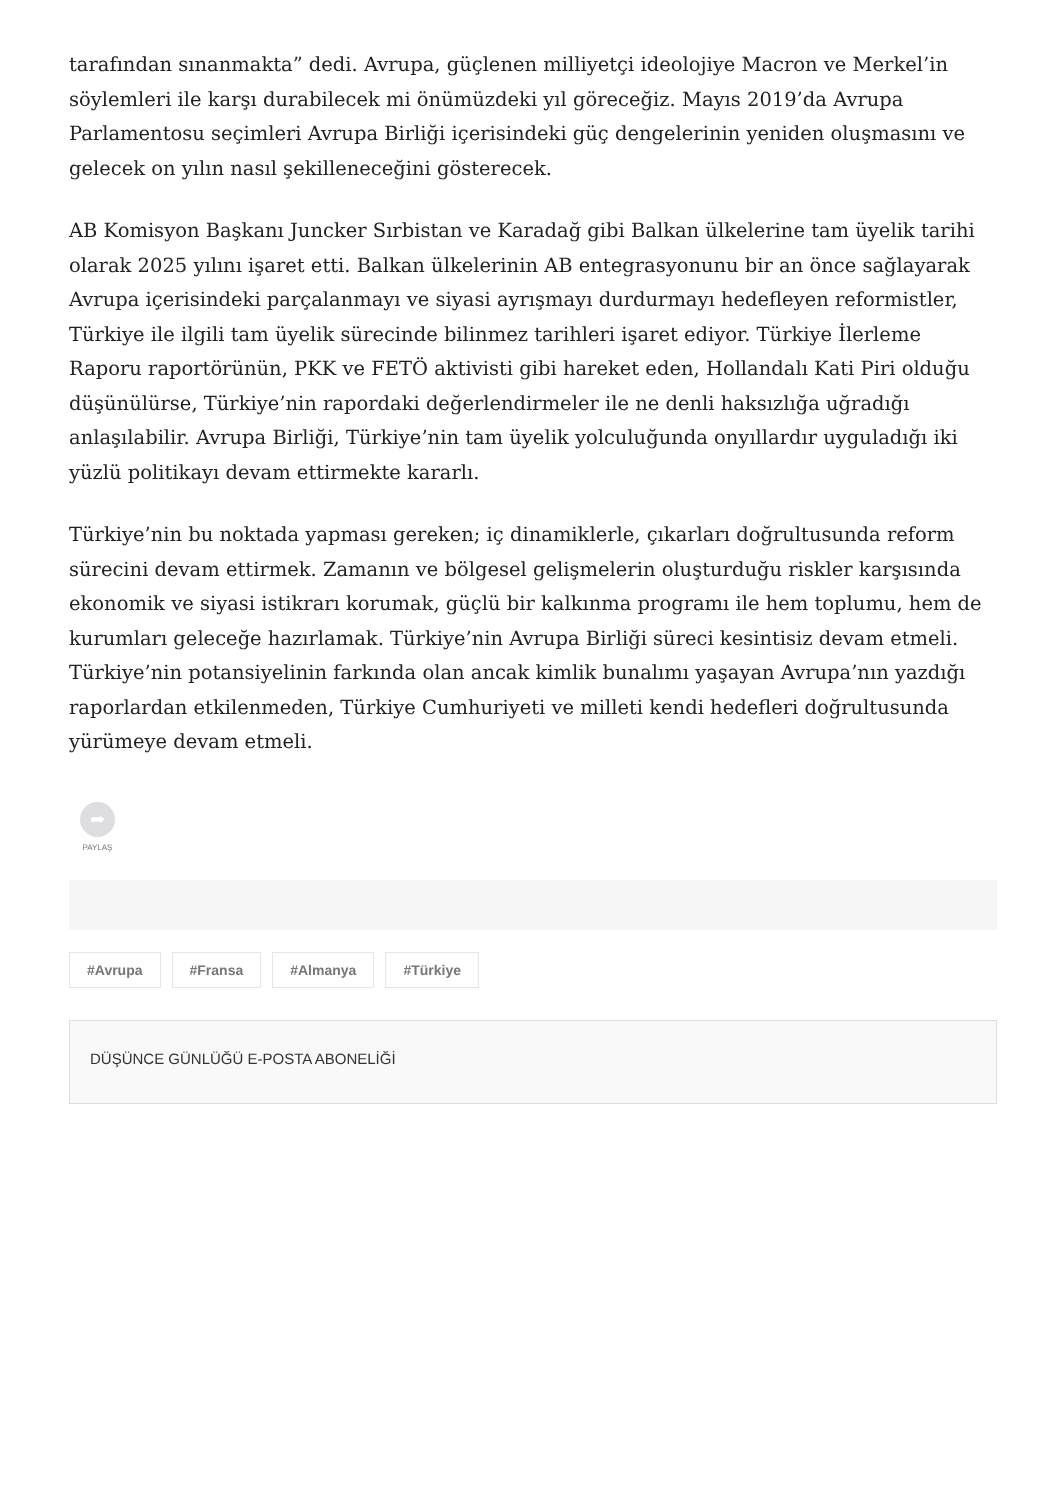tarafından sınanmakta” dedi. Avrupa, güçlenen milliyetçi ideolojiye Macron ve Merkel’in söylemleri ile karşı durabilecek mi önümüzdeki yıl göreceğiz. Mayıs 2019’da Avrupa Parlamentosu seçimleri Avrupa Birliği içerisindeki güç dengelerinin yeniden oluşmasını ve gelecek on yılın nasıl şekilleneceğini gösterecek.
AB Komisyon Başkanı Juncker Sırbistan ve Karadağ gibi Balkan ülkelerine tam üyelik tarihi olarak 2025 yılını işaret etti. Balkan ülkelerinin AB entegrasyonunu bir an önce sağlayarak Avrupa içerisindeki parçalanmayı ve siyasi ayrışmayı durdurmayı hedefleyen reformistler, Türkiye ile ilgili tam üyelik sürecinde bilinmez tarihleri işaret ediyor. Türkiye İlerleme Raporu raportörünün, PKK ve FETÖ aktivisti gibi hareket eden, Hollandalı Kati Piri olduğu düşünülürse, Türkiye’nin rapordaki değerlendirmeler ile ne denli haksızlığa uğradığı anlaşılabilir. Avrupa Birliği, Türkiye’nin tam üyelik yolculuğunda onyıllardır uyguladığı iki yüzlü politikayı devam ettirmekte kararlı.
Türkiye’nin bu noktada yapması gereken; iç dinamiklerle, çıkarları doğrultusunda reform sürecini devam ettirmek. Zamanın ve bölgesel gelişmelerin oluşturduğu riskler karşısında ekonomik ve siyasi istikrarı korumak, güçlü bir kalkınma programı ile hem toplumu, hem de kurumları geleceğe hazırlamak. Türkiye’nin Avrupa Birliği süreci kesintisiz devam etmeli. Türkiye’nin potansiyelinin farkında olan ancak kimlik bunalımı yaşayan Avrupa’nın yazdığı raporlardan etkilenmeden, Türkiye Cumhuriyeti ve milleti kendi hedefleri doğrultusunda yürümeye devam etmeli.
➦
PAYLAŞ
#Avrupa #Fransa #Almanya #Türkiye
DÜŞÜNCE GÜNLÜĞÜ E-POSTA ABONELİĞİ